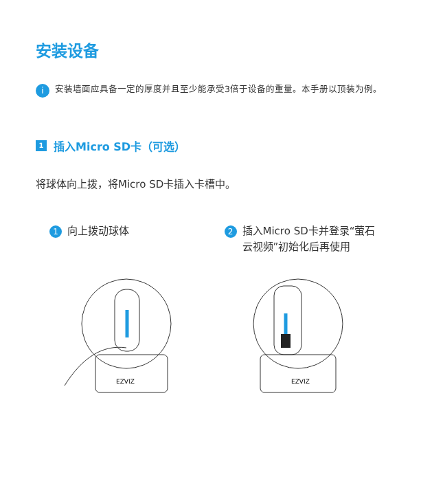安装设备
i
安装墙面应具备一定的厚度并且至少能承受3倍于设备的重量。本手册以顶装为例。
1 插入Micro SD卡（可选）
将球体向上拨，将Micro SD卡插入卡槽中。
1 向上拨动球体
2 插入Micro SD卡并登录“萤石云视频”初始化后再使用
EZVIZ
EZVIZ